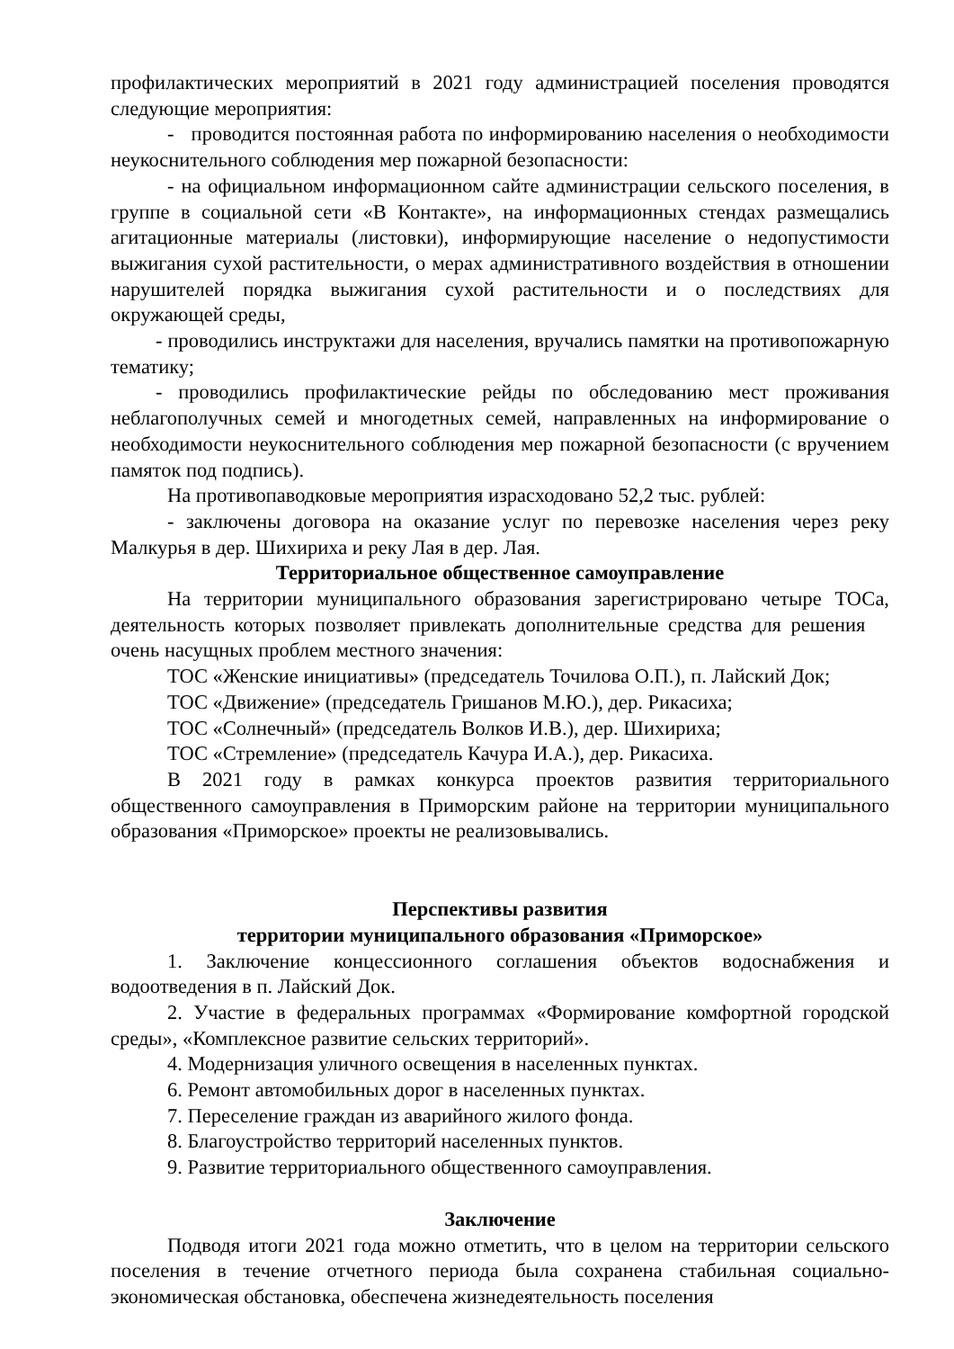профилактических мероприятий в 2021 году администрацией поселения проводятся следующие мероприятия:
- проводится постоянная работа по информированию населения о необходимости неукоснительного соблюдения мер пожарной безопасности:
- на официальном информационном сайте администрации сельского поселения, в группе в социальной сети «В Контакте», на информационных стендах размещались агитационные материалы (листовки), информирующие население о недопустимости выжигания сухой растительности, о мерах административного воздействия в отношении нарушителей порядка выжигания сухой растительности и о последствиях для окружающей среды,
- проводились инструктажи для населения, вручались памятки на противопожарную тематику;
- проводились профилактические рейды по обследованию мест проживания неблагополучных семей и многодетных семей, направленных на информирование о необходимости неукоснительного соблюдения мер пожарной безопасности (с вручением памяток под подпись).
На противопаводковые мероприятия израсходовано 52,2 тыс. рублей:
- заключены договора на оказание услуг по перевозке населения через реку Малкурья в дер. Шихириха и реку Лая в дер. Лая.
Территориальное общественное самоуправление
На территории муниципального образования зарегистрировано четыре ТОСа, деятельность которых позволяет привлекать дополнительные средства для решения очень насущных проблем местного значения:
ТОС «Женские инициативы» (председатель Точилова О.П.), п. Лайский Док;
ТОС «Движение» (председатель Гришанов М.Ю.), дер. Рикасиха;
ТОС «Солнечный» (председатель Волков И.В.), дер. Шихириха;
ТОС «Стремление» (председатель Качура И.А.), дер. Рикасиха.
В 2021 году в рамках конкурса проектов развития территориального общественного самоуправления в Приморским районе на территории муниципального образования «Приморское» проекты не реализовывались.
Перспективы развития
территории муниципального образования «Приморское»
1. Заключение концессионного соглашения объектов водоснабжения и водоотведения в п. Лайский Док.
2. Участие в федеральных программах «Формирование комфортной городской среды», «Комплексное развитие сельских территорий».
4. Модернизация уличного освещения в населенных пунктах.
6. Ремонт автомобильных дорог в населенных пунктах.
7. Переселение граждан из аварийного жилого фонда.
8. Благоустройство территорий населенных пунктов.
9. Развитие территориального общественного самоуправления.
Заключение
Подводя итоги 2021 года можно отметить, что в целом на территории сельского поселения в течение отчетного периода была сохранена стабильная социально-экономическая обстановка, обеспечена жизнедеятельность поселения